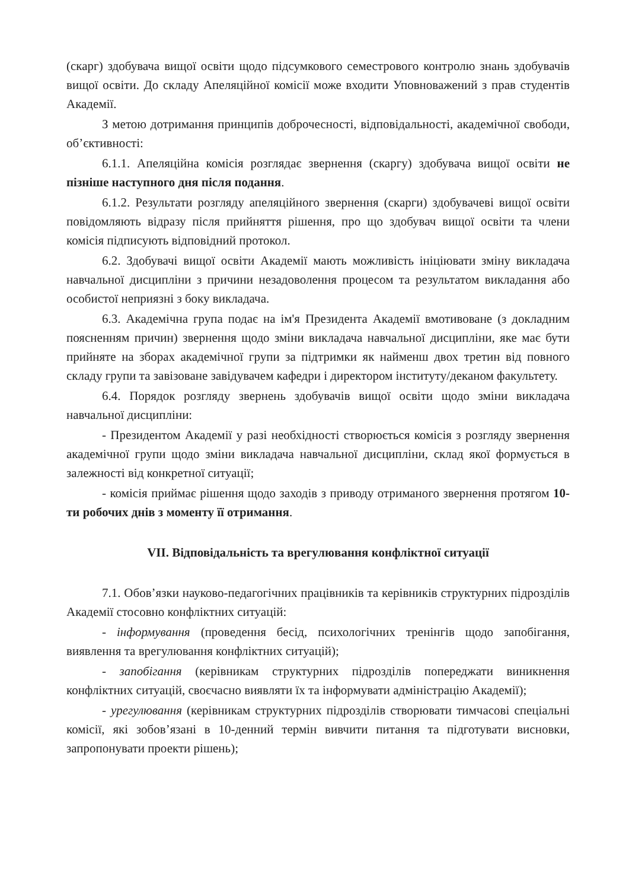(скарг) здобувача вищої освіти щодо підсумкового семестрового контролю знань здобувачів вищої освіти. До складу Апеляційної комісії може входити Уповноважений з прав студентів Академії.
З метою дотримання принципів доброчесності, відповідальності, академічної свободи, об’єктивності:
6.1.1. Апеляційна комісія розглядає звернення (скаргу) здобувача вищої освіти не пізніше наступного дня після подання.
6.1.2. Результати розгляду апеляційного звернення (скарги) здобувачеві вищої освіти повідомляють відразу після прийняття рішення, про що здобувач вищої освіти та члени комісія підписують відповідний протокол.
6.2. Здобувачі вищої освіти Академії мають можливість ініціювати зміну викладача навчальної дисципліни з причини незадоволення процесом та результатом викладання або особистої неприязні з боку викладача.
6.3. Академічна група подає на ім'я Президента Академії вмотивоване (з докладним поясненням причин) звернення щодо зміни викладача навчальної дисципліни, яке має бути прийняте на зборах академічної групи за підтримки як найменш двох третин від повного складу групи та завізоване завідувачем кафедри і директором інституту/деканом факультету.
6.4. Порядок розгляду звернень здобувачів вищої освіти щодо зміни викладача навчальної дисципліни:
- Президентом Академії у разі необхідності створюється комісія з розгляду звернення академічної групи щодо зміни викладача навчальної дисципліни, склад якої формується в залежності від конкретної ситуації;
- комісія приймає рішення щодо заходів з приводу отриманого звернення протягом 10-ти робочих днів з моменту її отримання.
VII. Відповідальність та врегулювання конфліктної ситуації
7.1. Обов’язки науково-педагогічних працівників та керівників структурних підрозділів Академії стосовно конфліктних ситуацій:
- інформування (проведення бесід, психологічних тренінгів щодо запобігання, виявлення та врегулювання конфліктних ситуацій);
- запобігання (керівникам структурних підрозділів попереджати виникнення конфліктних ситуацій, своєчасно виявляти їх та інформувати адміністрацію Академії);
- урегулювання (керівникам структурних підрозділів створювати тимчасові спеціальні комісії, які зобов’язані в 10-денний термін вивчити питання та підготувати висновки, запропонувати проекти рішень);